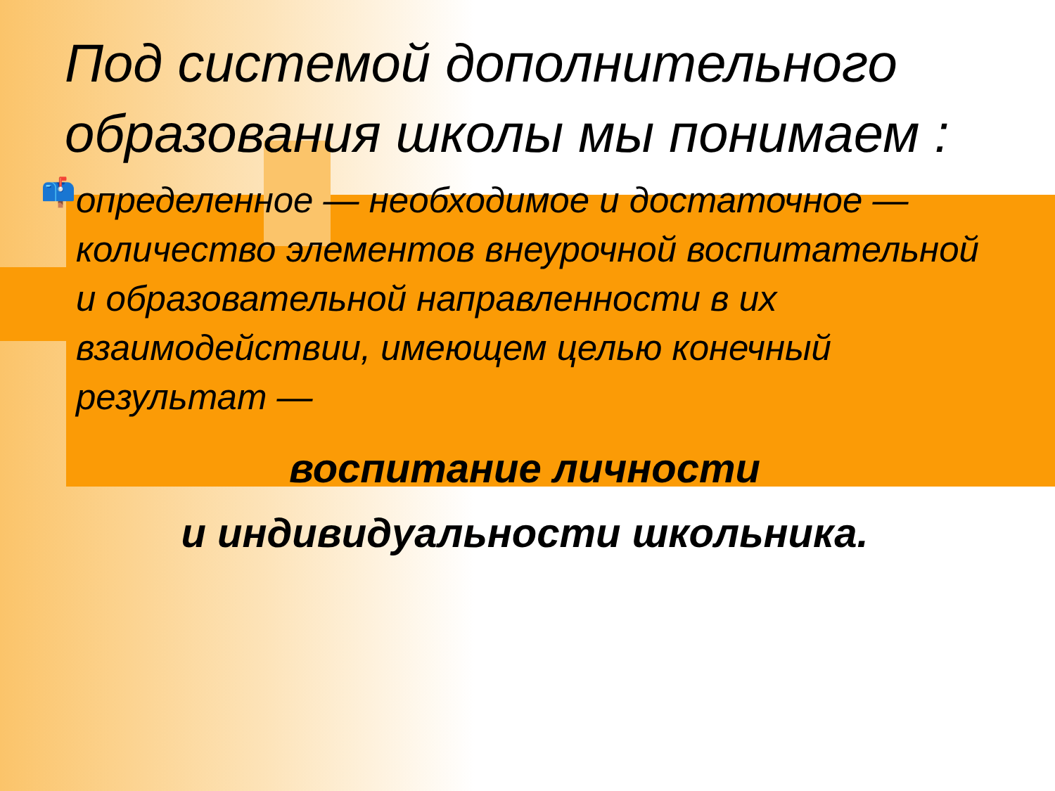Под системой дополнительного образования школы мы понимаем :
📫
определенное — необходимое и достаточное — количество элементов внеурочной воспитательной и образовательной направленности в их взаимодействии, имеющем целью конечный результат —
воспитание личности
и индивидуальности школьника.